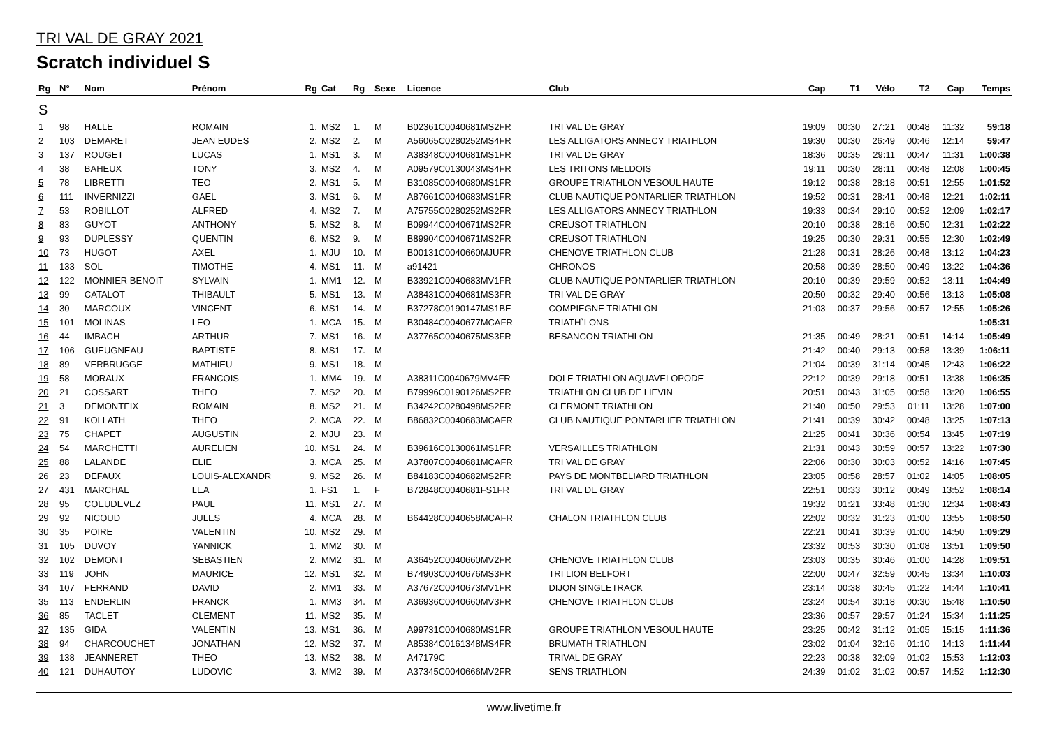TRI VAL DE GRAY 2021
Scratch individuel S
| Rg | N° | Nom | Prénom | Rg | Cat | Rg | Sexe | Licence | Club | Cap | T1 | Vélo | T2 | Cap | Temps |
| --- | --- | --- | --- | --- | --- | --- | --- | --- | --- | --- | --- | --- | --- | --- | --- |
| S | | | | | | | | | | | | | | | |
| 1 | 98 | HALLE | ROMAIN | 1. | MS2 | 1. | M | B02361C0040681MS2FR | TRI VAL DE GRAY | 19:09 | 00:30 | 27:21 | 00:48 | 11:32 | 59:18 |
| 2 | 103 | DEMARET | JEAN EUDES | 2. | MS2 | 2. | M | A56065C0280252MS4FR | LES ALLIGATORS ANNECY TRIATHLON | 19:30 | 00:30 | 26:49 | 00:46 | 12:14 | 59:47 |
| 3 | 137 | ROUGET | LUCAS | 1. | MS1 | 3. | M | A38348C0040681MS1FR | TRI VAL DE GRAY | 18:36 | 00:35 | 29:11 | 00:47 | 11:31 | 1:00:38 |
| 4 | 38 | BAHEUX | TONY | 3. | MS2 | 4. | M | A09579C0130043MS4FR | LES TRITONS MELDOIS | 19:11 | 00:30 | 28:11 | 00:48 | 12:08 | 1:00:45 |
| 5 | 78 | LIBRETTI | TEO | 2. | MS1 | 5. | M | B31085C0040680MS1FR | GROUPE TRIATHLON VESOUL HAUTE | 19:12 | 00:38 | 28:18 | 00:51 | 12:55 | 1:01:52 |
| 6 | 111 | INVERNIZZI | GAEL | 3. | MS1 | 6. | M | A87661C0040683MS1FR | CLUB NAUTIQUE PONTARLIER TRIATHLON | 19:52 | 00:31 | 28:41 | 00:48 | 12:21 | 1:02:11 |
| 7 | 53 | ROBILLOT | ALFRED | 4. | MS2 | 7. | M | A75755C0280252MS2FR | LES ALLIGATORS ANNECY TRIATHLON | 19:33 | 00:34 | 29:10 | 00:52 | 12:09 | 1:02:17 |
| 8 | 83 | GUYOT | ANTHONY | 5. | MS2 | 8. | M | B09944C0040671MS2FR | CREUSOT TRIATHLON | 20:10 | 00:38 | 28:16 | 00:50 | 12:31 | 1:02:22 |
| 9 | 93 | DUPLESSY | QUENTIN | 6. | MS2 | 9. | M | B89904C0040671MS2FR | CREUSOT TRIATHLON | 19:25 | 00:30 | 29:31 | 00:55 | 12:30 | 1:02:49 |
| 10 | 73 | HUGOT | AXEL | 1. | MJU | 10. | M | B00131C0040660MJUFR | CHENOVE TRIATHLON CLUB | 21:28 | 00:31 | 28:26 | 00:48 | 13:12 | 1:04:23 |
| 11 | 133 | SOL | TIMOTHE | 4. | MS1 | 11. | M | a91421 | CHRONOS | 20:58 | 00:39 | 28:50 | 00:49 | 13:22 | 1:04:36 |
| 12 | 122 | MONNIER BENOIT | SYLVAIN | 1. | MM1 | 12. | M | B33921C0040683MV1FR | CLUB NAUTIQUE PONTARLIER TRIATHLON | 20:10 | 00:39 | 29:59 | 00:52 | 13:11 | 1:04:49 |
| 13 | 99 | CATALOT | THIBAULT | 5. | MS1 | 13. | M | A38431C0040681MS3FR | TRI VAL DE GRAY | 20:50 | 00:32 | 29:40 | 00:56 | 13:13 | 1:05:08 |
| 14 | 30 | MARCOUX | VINCENT | 6. | MS1 | 14. | M | B37278C0190147MS1BE | COMPIEGNE TRIATHLON | 21:03 | 00:37 | 29:56 | 00:57 | 12:55 | 1:05:26 |
| 15 | 101 | MOLINAS | LEO | 1. | MCA | 15. | M | B30484C0040677MCAFR | TRIATH`LONS | | | | | | 1:05:31 |
| 16 | 44 | IMBACH | ARTHUR | 7. | MS1 | 16. | M | A37765C0040675MS3FR | BESANCON TRIATHLON | 21:35 | 00:49 | 28:21 | 00:51 | 14:14 | 1:05:49 |
| 17 | 106 | GUEUGNEAU | BAPTISTE | 8. | MS1 | 17. | M | | | 21:42 | 00:40 | 29:13 | 00:58 | 13:39 | 1:06:11 |
| 18 | 89 | VERBRUGGE | MATHIEU | 9. | MS1 | 18. | M | | | 21:04 | 00:39 | 31:14 | 00:45 | 12:43 | 1:06:22 |
| 19 | 58 | MORAUX | FRANCOIS | 1. | MM4 | 19. | M | A38311C0040679MV4FR | DOLE TRIATHLON AQUAVELOPODE | 22:12 | 00:39 | 29:18 | 00:51 | 13:38 | 1:06:35 |
| 20 | 21 | COSSART | THEO | 7. | MS2 | 20. | M | B79996C0190126MS2FR | TRIATHLON CLUB DE LIEVIN | 20:51 | 00:43 | 31:05 | 00:58 | 13:20 | 1:06:55 |
| 21 | 3 | DEMONTEIX | ROMAIN | 8. | MS2 | 21. | M | B34242C0280498MS2FR | CLERMONT TRIATHLON | 21:40 | 00:50 | 29:53 | 01:11 | 13:28 | 1:07:00 |
| 22 | 91 | KOLLATH | THEO | 2. | MCA | 22. | M | B86832C0040683MCAFR | CLUB NAUTIQUE PONTARLIER TRIATHLON | 21:41 | 00:39 | 30:42 | 00:48 | 13:25 | 1:07:13 |
| 23 | 75 | CHAPET | AUGUSTIN | 2. | MJU | 23. | M | | | 21:25 | 00:41 | 30:36 | 00:54 | 13:45 | 1:07:19 |
| 24 | 54 | MARCHETTI | AURELIEN | 10. | MS1 | 24. | M | B39616C0130061MS1FR | VERSAILLES TRIATHLON | 21:31 | 00:43 | 30:59 | 00:57 | 13:22 | 1:07:30 |
| 25 | 88 | LALANDE | ELIE | 3. | MCA | 25. | M | A37807C0040681MCAFR | TRI VAL DE GRAY | 22:06 | 00:30 | 30:03 | 00:52 | 14:16 | 1:07:45 |
| 26 | 23 | DEFAUX | LOUIS-ALEXANDR | 9. | MS2 | 26. | M | B84183C0040682MS2FR | PAYS DE MONTBELIARD TRIATHLON | 23:05 | 00:58 | 28:57 | 01:02 | 14:05 | 1:08:05 |
| 27 | 431 | MARCHAL | LEA | 1. | FS1 | 1. | F | B72848C0040681FS1FR | TRI VAL DE GRAY | 22:51 | 00:33 | 30:12 | 00:49 | 13:52 | 1:08:14 |
| 28 | 95 | COEUDEVEZ | PAUL | 11. | MS1 | 27. | M | | | 19:32 | 01:21 | 33:48 | 01:30 | 12:34 | 1:08:43 |
| 29 | 92 | NICOUD | JULES | 4. | MCA | 28. | M | B64428C0040658MCAFR | CHALON TRIATHLON CLUB | 22:02 | 00:32 | 31:23 | 01:00 | 13:55 | 1:08:50 |
| 30 | 35 | POIRE | VALENTIN | 10. | MS2 | 29. | M | | | 22:21 | 00:41 | 30:39 | 01:00 | 14:50 | 1:09:29 |
| 31 | 105 | DUVOY | YANNICK | 1. | MM2 | 30. | M | | | 23:32 | 00:53 | 30:30 | 01:08 | 13:51 | 1:09:50 |
| 32 | 102 | DEMONT | SEBASTIEN | 2. | MM2 | 31. | M | A36452C0040660MV2FR | CHENOVE TRIATHLON CLUB | 23:03 | 00:35 | 30:46 | 01:00 | 14:28 | 1:09:51 |
| 33 | 119 | JOHN | MAURICE | 12. | MS1 | 32. | M | B74903C0040676MS3FR | TRI LION BELFORT | 22:00 | 00:47 | 32:59 | 00:45 | 13:34 | 1:10:03 |
| 34 | 107 | FERRAND | DAVID | 2. | MM1 | 33. | M | A37672C0040673MV1FR | DIJON SINGLETRACK | 23:14 | 00:38 | 30:45 | 01:22 | 14:44 | 1:10:41 |
| 35 | 113 | ENDERLIN | FRANCK | 1. | MM3 | 34. | M | A36936C0040660MV3FR | CHENOVE TRIATHLON CLUB | 23:24 | 00:54 | 30:18 | 00:30 | 15:48 | 1:10:50 |
| 36 | 85 | TACLET | CLEMENT | 11. | MS2 | 35. | M | | | 23:36 | 00:57 | 29:57 | 01:24 | 15:34 | 1:11:25 |
| 37 | 135 | GIDA | VALENTIN | 13. | MS1 | 36. | M | A99731C0040680MS1FR | GROUPE TRIATHLON VESOUL HAUTE | 23:25 | 00:42 | 31:12 | 01:05 | 15:15 | 1:11:36 |
| 38 | 94 | CHARCOUCHET | JONATHAN | 12. | MS2 | 37. | M | A85384C0161348MS4FR | BRUMATH TRIATHLON | 23:02 | 01:04 | 32:16 | 01:10 | 14:13 | 1:11:44 |
| 39 | 138 | JEANNERET | THEO | 13. | MS2 | 38. | M | A47179C | TRIVAL DE GRAY | 22:23 | 00:38 | 32:09 | 01:02 | 15:53 | 1:12:03 |
| 40 | 121 | DUHAUTOY | LUDOVIC | 3. | MM2 | 39. | M | A37345C0040666MV2FR | SENS TRIATHLON | 24:39 | 01:02 | 31:02 | 00:57 | 14:52 | 1:12:30 |
www.livetime.fr